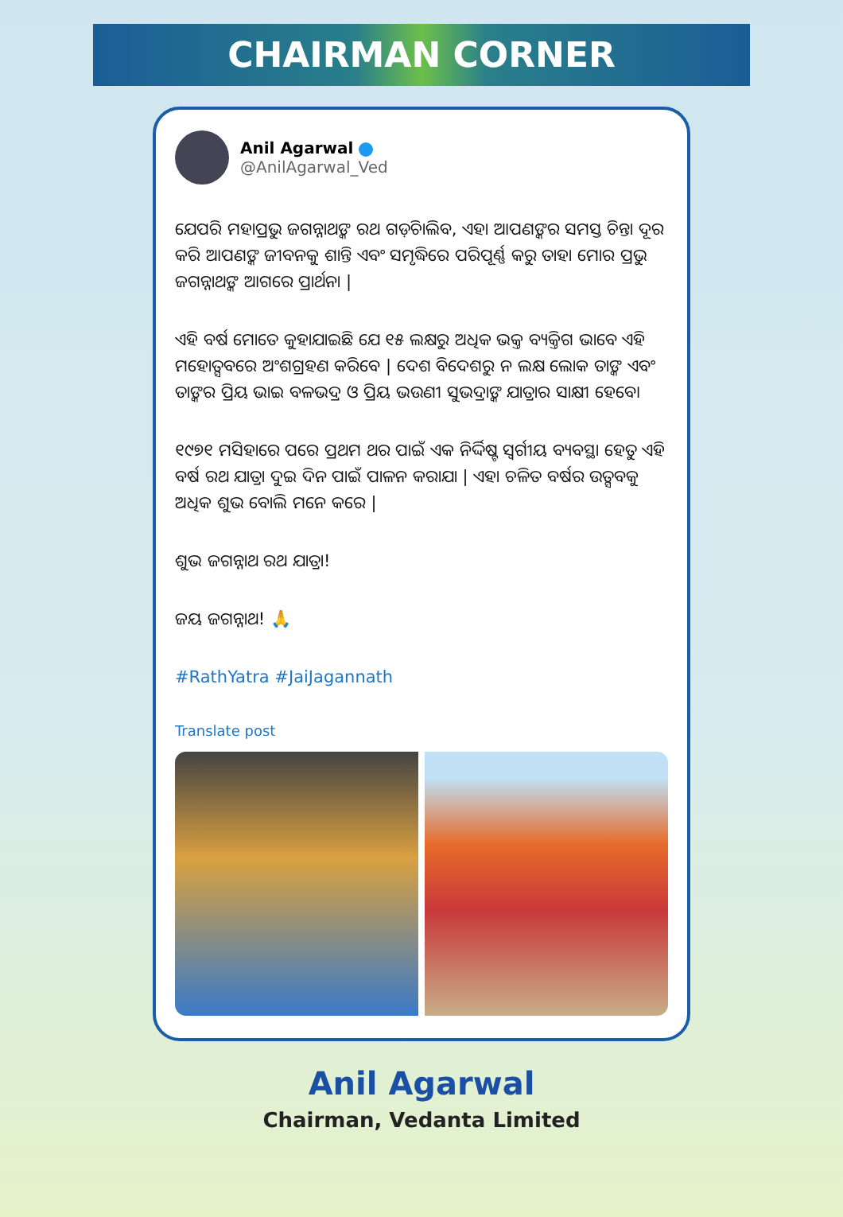CHAIRMAN CORNER
Anil Agarwal
@AnilAgarwal_Ved
ଯେପରି ମହାପ୍ରଭୁ ଜଗନ୍ନାଥଙ୍କ ରଥ ଗଡ଼ିଚାଲିବ, ଏହା ଆପଣଙ୍କର ସମସ୍ତ ଚିନ୍ତା ଦୂର କରି ଆପଣଙ୍କ ଜୀବନକୁ ଶାନ୍ତି ଏବଂ ସମୃଦ୍ଧିରେ ପରିପୂର୍ଣ୍ଣ କରୁ ତାହା ମୋର ପ୍ରଭୁ ଜଗନ୍ନାଥଙ୍କ ଆଗରେ ପ୍ରାର୍ଥନା |
ଏହି ବର୍ଷ ମୋତେ କୁହାଯାଇଛି ଯେ ୧୫ ଲକ୍ଷରୁ ଅଧିକ ଭକ୍ତ ବ୍ୟକ୍ତିଗ ଭାବେ ଏହି ମହୋତ୍ସବରେ ଅଂଶଗ୍ରହଣ କରିବେ | ଦେଶ ବିଦେଶରୁ ନ ଲକ୍ଷ ଲୋକ ତାଙ୍କ ଏବଂ ତାଙ୍କର ପ୍ରିୟ ଭାଇ ବଳଭଦ୍ର ଓ ପ୍ରିୟ ଭଉଣୀ ସୁଭଦ୍ରାଙ୍କ ଯାତ୍ରାର ସାକ୍ଷୀ ହେବେ।
୧୯୭୧ ମସିହାରେ ପରେ ପ୍ରଥମ ଥର ପାଇଁ ଏକ ନିର୍ଦ୍ଦିଷ୍ଟ ସ୍ୱର୍ଗୀୟ ବ୍ୟବସ୍ଥା ହେତୁ ଏହି ବର୍ଷ ରଥ ଯାତ୍ରା ଦୁଇ ଦିନ ପାଇଁ ପାଳନ କରାଯା | ଏହା ଚଳିତ ବର୍ଷର ଉତ୍ସବକୁ ଅଧିକ ଶୁଭ ବୋଲି ମନେ କରେ |
ଶୁଭ ଜଗନ୍ନାଥ ରଥ ଯାତ୍ରା!
ଜୟ ଜଗନ୍ନାଥ! 🙏
#RathYatra #JaiJagannath
Translate post
Anil Agarwal
Chairman, Vedanta Limited